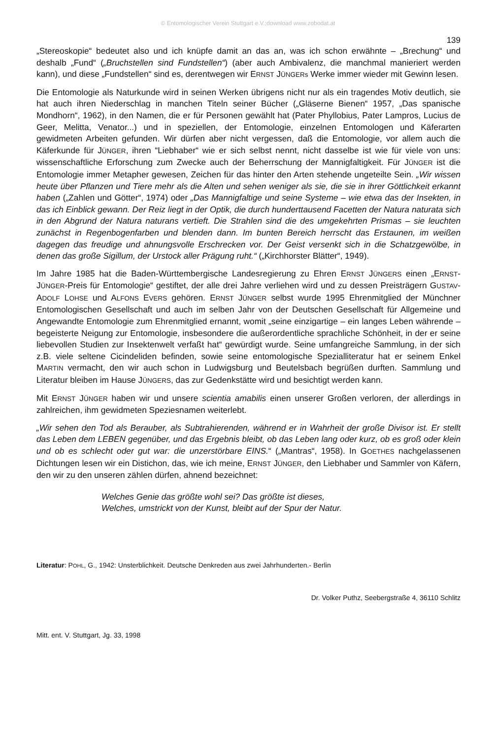© Entomologischer Verein Stuttgart e.V.;download www.zobodat.at
139
„Stereoskopie“ bedeutet also und ich knüpfe damit an das an, was ich schon erwähnte – „Brechung“ und deshalb „Fund“ („Bruchstellen sind Fundstellen“) (aber auch Ambivalenz, die manchmal manieriert werden kann), und diese „Fundstellen“ sind es, derentwegen wir ERNST JÜNGERs Werke immer wieder mit Gewinn lesen.
Die Entomologie als Naturkunde wird in seinen Werken übrigens nicht nur als ein tragendes Motiv deutlich, sie hat auch ihren Niederschlag in manchen Titeln seiner Bücher („Gläserne Bienen“ 1957, „Das spanische Mondhorn“, 1962), in den Namen, die er für Personen gewählt hat (Pater Phyllobius, Pater Lampros, Lucius de Geer, Melitta, Venator...) und in speziellen, der Entomologie, einzelnen Entomologen und Käferarten gewidmeten Arbeiten gefunden. Wir dürfen aber nicht vergessen, daß die Entomologie, vor allem auch die Käferkunde für JÜNGER, ihren “Liebhaber“ wie er sich selbst nennt, nicht dasselbe ist wie für viele von uns: wissenschaftliche Erforschung zum Zwecke auch der Beherrschung der Mannigfaltigkeit. Für JÜNGER ist die Entomologie immer Metapher gewesen, Zeichen für das hinter den Arten stehende ungeteilte Sein. „Wir wissen heute über Pflanzen und Tiere mehr als die Alten und sehen weniger als sie, die sie in ihrer Göttlichkeit erkannt haben („Zahlen und Götter“, 1974) oder „Das Mannigfaltige und seine Systeme – wie etwa das der Insekten, in das ich Einblick gewann. Der Reiz liegt in der Optik, die durch hunderttausend Facetten der Natura naturata sich in den Abgrund der Natura naturans vertieft. Die Strahlen sind die des umgekehrten Prismas – sie leuchten zunächst in Regenbogenfarben und blenden dann. Im bunten Bereich herrscht das Erstaunen, im weißen dagegen das freudige und ahnungsvolle Erschrecken vor. Der Geist versenkt sich in die Schatzgewölbe, in denen das große Sigillum, der Urstock aller Prägung ruht.“ („Kirchhorster Blätter“, 1949).
Im Jahre 1985 hat die Baden-Württembergische Landesregierung zu Ehren ERNST JÜNGERS einen „ERNST-JÜNGER-Preis für Entomologie“ gestiftet, der alle drei Jahre verliehen wird und zu dessen Preisträgern GUSTAV-ADOLF LOHSE und ALFONS EVERS gehören. ERNST JÜNGER selbst wurde 1995 Ehrenmitglied der Münchner Entomologischen Gesellschaft und auch im selben Jahr von der Deutschen Gesellschaft für Allgemeine und Angewandte Entomologie zum Ehrenmitglied ernannt, womit „seine einzigartige – ein langes Leben währende – begeisterte Neigung zur Entomologie, insbesondere die außerordentliche sprachliche Schönheit, in der er seine liebevollen Studien zur Insektenwelt verfaßt hat“ gewürdigt wurde. Seine umfangreiche Sammlung, in der sich z.B. viele seltene Cicindeliden befinden, sowie seine entomologische Spezialliteratur hat er seinem Enkel MARTIN vermacht, den wir auch schon in Ludwigsburg und Beutelsbach begrüßen durften. Sammlung und Literatur bleiben im Hause JÜNGERS, das zur Gedenkstätte wird und besichtigt werden kann.
Mit ERNST JÜNGER haben wir und unsere scientia amabilis einen unserer Großen verloren, der allerdings in zahlreichen, ihm gewidmeten Speziesnamen weiterlebt.
„Wir sehen den Tod als Berauber, als Subtrahierenden, während er in Wahrheit der große Divisor ist. Er stellt das Leben dem LEBEN gegenüber, und das Ergebnis bleibt, ob das Leben lang oder kurz, ob es groß oder klein und ob es schlecht oder gut war: die unzerstörbare EINS.“ („Mantras“, 1958). In GOETHES nachgelassenen Dichtungen lesen wir ein Distichon, das, wie ich meine, ERNST JÜNGER, den Liebhaber und Sammler von Käfern, den wir zu den unseren zählen dürfen, ahnend bezeichnet:
Welches Genie das größte wohl sei? Das größte ist dieses,
Welches, umstrickt von der Kunst, bleibt auf der Spur der Natur.
Literatur: POHL, G., 1942: Unsterblichkeit. Deutsche Denkreden aus zwei Jahrhunderten.- Berlin
Dr. Volker Puthz, Seebergstraße 4, 36110 Schlitz
Mitt. ent. V. Stuttgart, Jg. 33, 1998